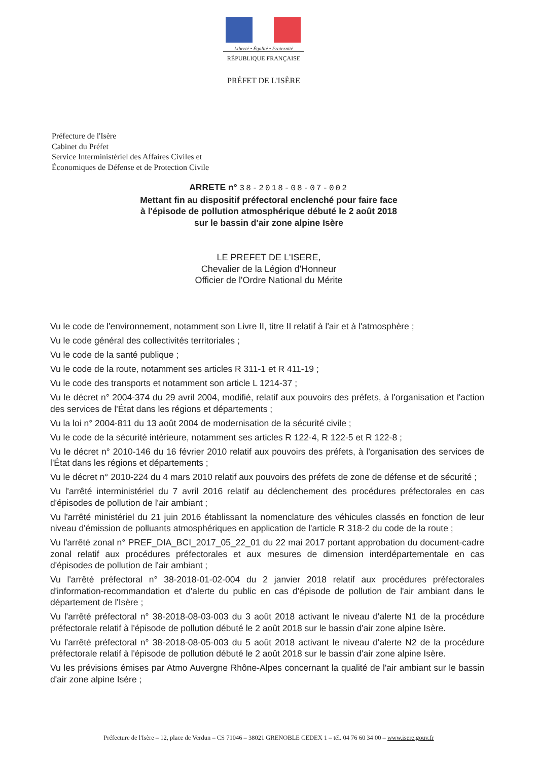Liberté • Égalité • Fraternité
RÉPUBLIQUE FRANÇAISE
PRÉFET DE L'ISÈRE
Préfecture de l'Isère
Cabinet du Préfet
Service Interministériel des Affaires Civiles et
Économiques de Défense et de Protection Civile
ARRETE n° 38-2018-08-07-002
Mettant fin au dispositif préfectoral enclenché pour faire face
à l'épisode de pollution atmosphérique débuté le 2 août 2018
sur le bassin d'air zone alpine Isère
LE PREFET DE L'ISERE,
Chevalier de la Légion d'Honneur
Officier de l'Ordre National du Mérite
Vu le code de l'environnement, notamment son Livre II, titre II relatif à l'air et à l'atmosphère ;
Vu le code général des collectivités territoriales ;
Vu le code de la santé publique ;
Vu le code de la route, notamment ses articles R 311-1 et R 411-19 ;
Vu le code des transports et notamment son article L 1214-37 ;
Vu le décret n° 2004-374 du 29 avril 2004, modifié, relatif aux pouvoirs des préfets, à l'organisation et l'action des services de l'État dans les régions et départements ;
Vu la loi n° 2004-811 du 13 août 2004 de modernisation de la sécurité civile ;
Vu le code de la sécurité intérieure, notamment ses articles R 122-4, R 122-5 et R 122-8 ;
Vu le décret n° 2010-146 du 16 février 2010 relatif aux pouvoirs des préfets, à l'organisation des services de l'État dans les régions et départements ;
Vu le décret n° 2010-224 du 4 mars 2010 relatif aux pouvoirs des préfets de zone de défense et de sécurité ;
Vu l'arrêté interministériel du 7 avril 2016 relatif au déclenchement des procédures préfectorales en cas d'épisodes de pollution de l'air ambiant ;
Vu l'arrêté ministériel du 21 juin 2016 établissant la nomenclature des véhicules classés en fonction de leur niveau d'émission de polluants atmosphériques en application de l'article R 318-2 du code de la route ;
Vu l'arrêté zonal n° PREF_DIA_BCI_2017_05_22_01 du 22 mai 2017 portant approbation du document-cadre zonal relatif aux procédures préfectorales et aux mesures de dimension interdépartementale en cas d'épisodes de pollution de l'air ambiant ;
Vu l'arrêté préfectoral n° 38-2018-01-02-004 du 2 janvier 2018 relatif aux procédures préfectorales d'information-recommandation et d'alerte du public en cas d'épisode de pollution de l'air ambiant dans le département de l'Isère ;
Vu l'arrêté préfectoral n° 38-2018-08-03-003 du 3 août 2018 activant le niveau d'alerte N1 de la procédure préfectorale relatif à l'épisode de pollution débuté le 2 août 2018 sur le bassin d'air zone alpine Isère.
Vu l'arrêté préfectoral n° 38-2018-08-05-003 du 5 août 2018 activant le niveau d'alerte N2 de la procédure préfectorale relatif à l'épisode de pollution débuté le 2 août 2018 sur le bassin d'air zone alpine Isère.
Vu les prévisions émises par Atmo Auvergne Rhône-Alpes concernant la qualité de l'air ambiant sur le bassin d'air zone alpine Isère ;
Préfecture de l'Isère – 12, place de Verdun – CS 71046 – 38021 GRENOBLE CEDEX 1 – tél. 04 76 60 34 00 – www.isere.gouv.fr